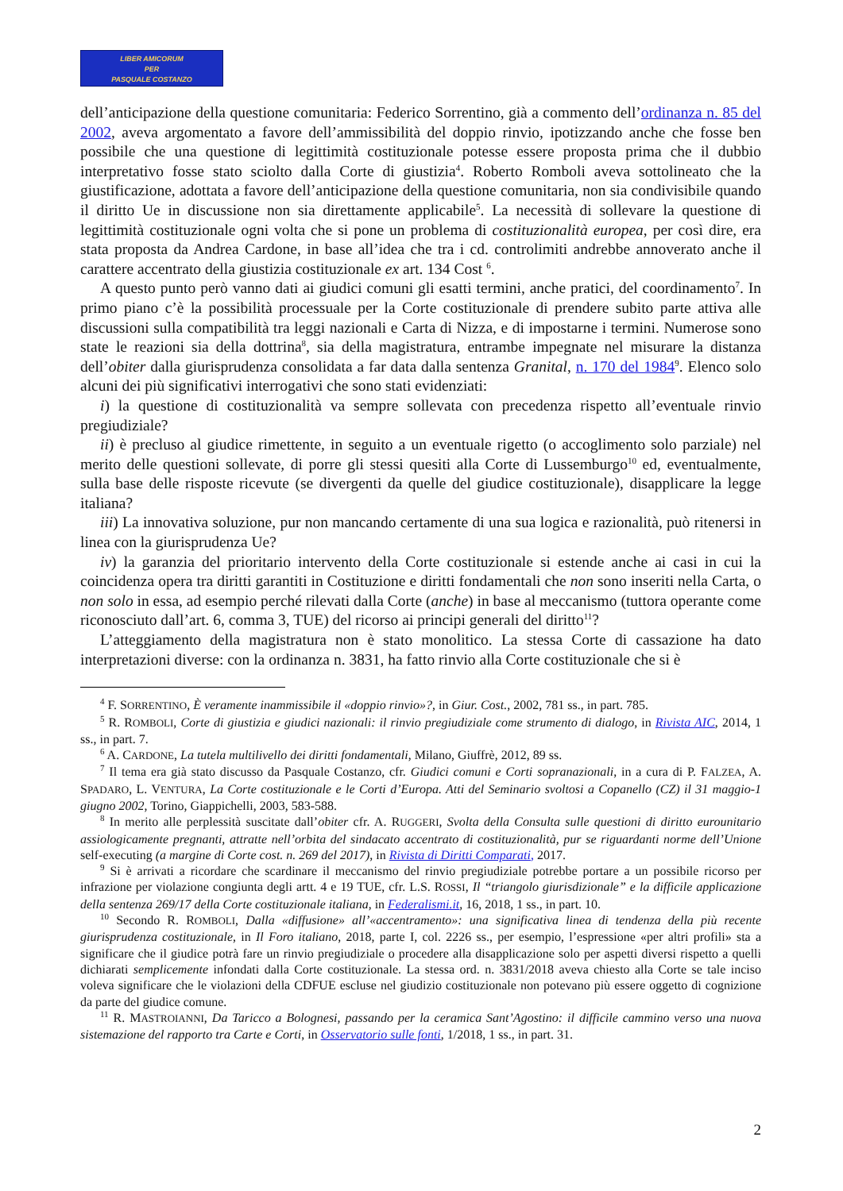LIBER AMICORUM
PER
PASQUALE COSTANZO
dell’anticipazione della questione comunitaria: Federico Sorrentino, già a commento dell’ordinanza n. 85 del 2002, aveva argomentato a favore dell’ammissibilità del doppio rinvio, ipotizzando anche che fosse ben possibile che una questione di legittimità costituzionale potesse essere proposta prima che il dubbio interpretativo fosse stato sciolto dalla Corte di giustizia<sup>4</sup>. Roberto Romboli aveva sottolineato che la giustificazione, adottata a favore dell’anticipazione della questione comunitaria, non sia condivisibile quando il diritto Ue in discussione non sia direttamente applicabile<sup>5</sup>. La necessità di sollevare la questione di legittimità costituzionale ogni volta che si pone un problema di costituzionalità europea, per così dire, era stata proposta da Andrea Cardone, in base all’idea che tra i cd. controlimiti andrebbe annoverato anche il carattere accentrato della giustizia costituzionale ex art. 134 Cost <sup>6</sup>.
A questo punto però vanno dati ai giudici comuni gli esatti termini, anche pratici, del coordinamento<sup>7</sup>. In primo piano c’è la possibilità processuale per la Corte costituzionale di prendere subito parte attiva alle discussioni sulla compatibilità tra leggi nazionali e Carta di Nizza, e di impostarne i termini. Numerose sono state le reazioni sia della dottrina<sup>8</sup>, sia della magistratura, entrambe impegnate nel misurare la distanza dell’obiter dalla giurisprudenza consolidata a far data dalla sentenza Granital, n. 170 del 1984<sup>9</sup>. Elenco solo alcuni dei più significativi interrogativi che sono stati evidenziati:
i) la questione di costituzionalità va sempre sollevata con precedenza rispetto all’eventuale rinvio pregiudiziale?
ii) è precluso al giudice rimettente, in seguito a un eventuale rigetto (o accoglimento solo parziale) nel merito delle questioni sollevate, di porre gli stessi quesiti alla Corte di Lussemburgo<sup>10</sup> ed, eventualmente, sulla base delle risposte ricevute (se divergenti da quelle del giudice costituzionale), disapplicare la legge italiana?
iii) La innovativa soluzione, pur non mancando certamente di una sua logica e razionalità, può ritenersi in linea con la giurisprudenza Ue?
iv) la garanzia del prioritario intervento della Corte costituzionale si estende anche ai casi in cui la coincidenza opera tra diritti garantiti in Costituzione e diritti fondamentali che non sono inseriti nella Carta, o non solo in essa, ad esempio perché rilevati dalla Corte (anche) in base al meccanismo (tuttora operante come riconosciuto dall’art. 6, comma 3, TUE) del ricorso ai principi generali del diritto<sup>11</sup>?
L’atteggiamento della magistratura non è stato monolitico. La stessa Corte di cassazione ha dato interpretazioni diverse: con la ordinanza n. 3831, ha fatto rinvio alla Corte costituzionale che si è
<sup>4</sup> F. SORRENTINO, È veramente inammissibile il «doppio rinvio»?, in Giur. Cost., 2002, 781 ss., in part. 785.
<sup>5</sup> R. ROMBOLI, Corte di giustizia e giudici nazionali: il rinvio pregiudiziale come strumento di dialogo, in Rivista AIC, 2014, 1 ss., in part. 7.
<sup>6</sup> A. CARDONE, La tutela multilivello dei diritti fondamentali, Milano, Giuffrè, 2012, 89 ss.
<sup>7</sup> Il tema era già stato discusso da Pasquale Costanzo, cfr. Giudici comuni e Corti sopranazionali, in a cura di P. FALZEA, A. SPADARO, L. VENTURA, La Corte costituzionale e le Corti d’Europa. Atti del Seminario svoltosi a Copanello (CZ) il 31 maggio-1 giugno 2002, Torino, Giappichelli, 2003, 583-588.
<sup>8</sup> In merito alle perplessità suscitate dall’obiter cfr. A. RUGGERI, Svolta della Consulta sulle questioni di diritto eurounitario assiologicamente pregnanti, attratte nell’orbita del sindacato accentrato di costituzionalità, pur se riguardanti norme dell’Unione self-executing (a margine di Corte cost. n. 269 del 2017), in Rivista di Diritti Comparati, 2017.
<sup>9</sup> Si è arrivati a ricordare che scardinare il meccanismo del rinvio pregiudiziale potrebbe portare a un possibile ricorso per infrazione per violazione congiunta degli artt. 4 e 19 TUE, cfr. L.S. ROSSI, Il “triangolo giurisdizionale” e la difficile applicazione della sentenza 269/17 della Corte costituzionale italiana, in Federalismi.it, 16, 2018, 1 ss., in part. 10.
<sup>10</sup> Secondo R. ROMBOLI, Dalla «diffusione» all’«accentramento»: una significativa linea di tendenza della più recente giurisprudenza costituzionale, in Il Foro italiano, 2018, parte I, col. 2226 ss., per esempio, l’espressione «per altri profili» sta a significare che il giudice potrà fare un rinvio pregiudiziale o procedere alla disapplicazione solo per aspetti diversi rispetto a quelli dichiarati semplicemente infondati dalla Corte costituzionale. La stessa ord. n. 3831/2018 aveva chiesto alla Corte se tale inciso voleva significare che le violazioni della CDFUE escluse nel giudizio costituzionale non potevano più essere oggetto di cognizione da parte del giudice comune.
<sup>11</sup> R. MASTROIANNI, Da Taricco a Bolognesi, passando per la ceramica Sant’Agostino: il difficile cammino verso una nuova sistemazione del rapporto tra Carte e Corti, in Osservatorio sulle fonti, 1/2018, 1 ss., in part. 31.
2